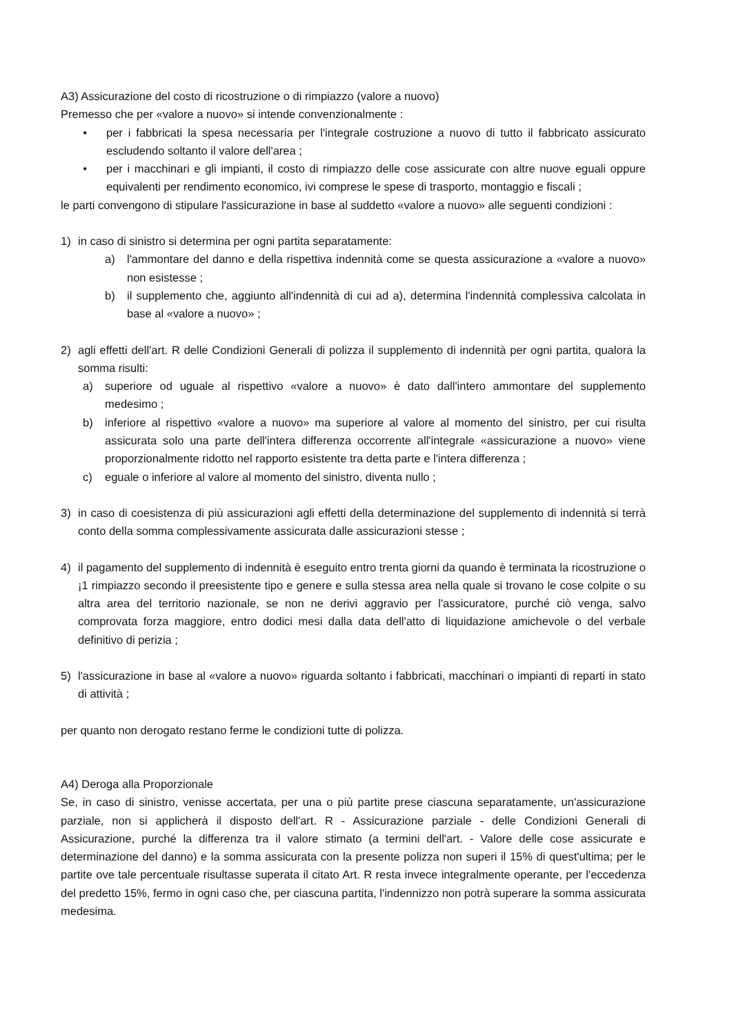A3) Assicurazione del costo di ricostruzione o di rimpiazzo (valore a nuovo)
Premesso che per «valore a nuovo» si intende convenzionalmente :
• per i fabbricati la spesa necessaria per l'integrale costruzione a nuovo di tutto il fabbricato assicurato escludendo soltanto il valore dell'area ;
• per i macchinari e gli impianti, il costo di rimpiazzo delle cose assicurate con altre nuove eguali oppure equivalenti per rendimento economico, ivi comprese le spese di trasporto, montaggio e fiscali ;
le parti convengono di stipulare l'assicurazione in base al suddetto «valore a nuovo» alle seguenti condizioni :
1) in caso di sinistro si determina per ogni partita separatamente:
a) l'ammontare del danno e della rispettiva indennità come se questa assicurazione a «valore a nuovo» non esistesse ;
b) il supplemento che, aggiunto all'indennità di cui ad a), determina l'indennità complessiva calcolata in base al «valore a nuovo» ;
2) agli effetti dell'art. R delle Condizioni Generali di polizza il supplemento di indennità per ogni partita, qualora la somma risulti:
a) superiore od uguale al rispettivo «valore a nuovo» è dato dall'intero ammontare del supplemento medesimo ;
b) inferiore al rispettivo «valore a nuovo» ma superiore al valore al momento del sinistro, per cui risulta assicurata solo una parte dell'intera differenza occorrente all'integrale «assicurazione a nuovo» viene proporzionalmente ridotto nel rapporto esistente tra detta parte e l'intera differenza ;
c) eguale o inferiore al valore al momento del sinistro, diventa nullo ;
3) in caso di coesistenza di più assicurazioni agli effetti della determinazione del supplemento di indennità si terrà conto della somma complessivamente assicurata dalle assicurazioni stesse ;
4) il pagamento del supplemento di indennità è eseguito entro trenta giorni da quando è terminata la ricostruzione o ¡1 rimpiazzo secondo il preesistente tipo e genere e sulla stessa area nella quale si trovano le cose colpite o su altra area del territorio nazionale, se non ne derivi aggravio per l'assicuratore, purché ciò venga, salvo comprovata forza maggiore, entro dodici mesi dalla data dell'atto di liquidazione amichevole o del verbale definitivo di perizia ;
5) l'assicurazione in base al «valore a nuovo» riguarda soltanto i fabbricati, macchinari o impianti di reparti in stato di attività ;
per quanto non derogato restano ferme le condizioni tutte di polizza.
A4) Deroga alla Proporzionale
Se, in caso di sinistro, venisse accertata, per una o più partite prese ciascuna separatamente, un'assicurazione parziale, non si applicherà il disposto dell'art. R - Assicurazione parziale - delle Condizioni Generali di Assicurazione, purché la differenza tra il valore stimato (a termini dell'art. - Valore delle cose assicurate e determinazione del danno) e la somma assicurata con la presente polizza non superi il 15% di quest'ultima; per le partite ove tale percentuale risultasse superata il citato Art. R resta invece integralmente operante, per l'eccedenza del predetto 15%, fermo in ogni caso che, per ciascuna partita, l'indennizzo non potrà superare la somma assicurata medesima.